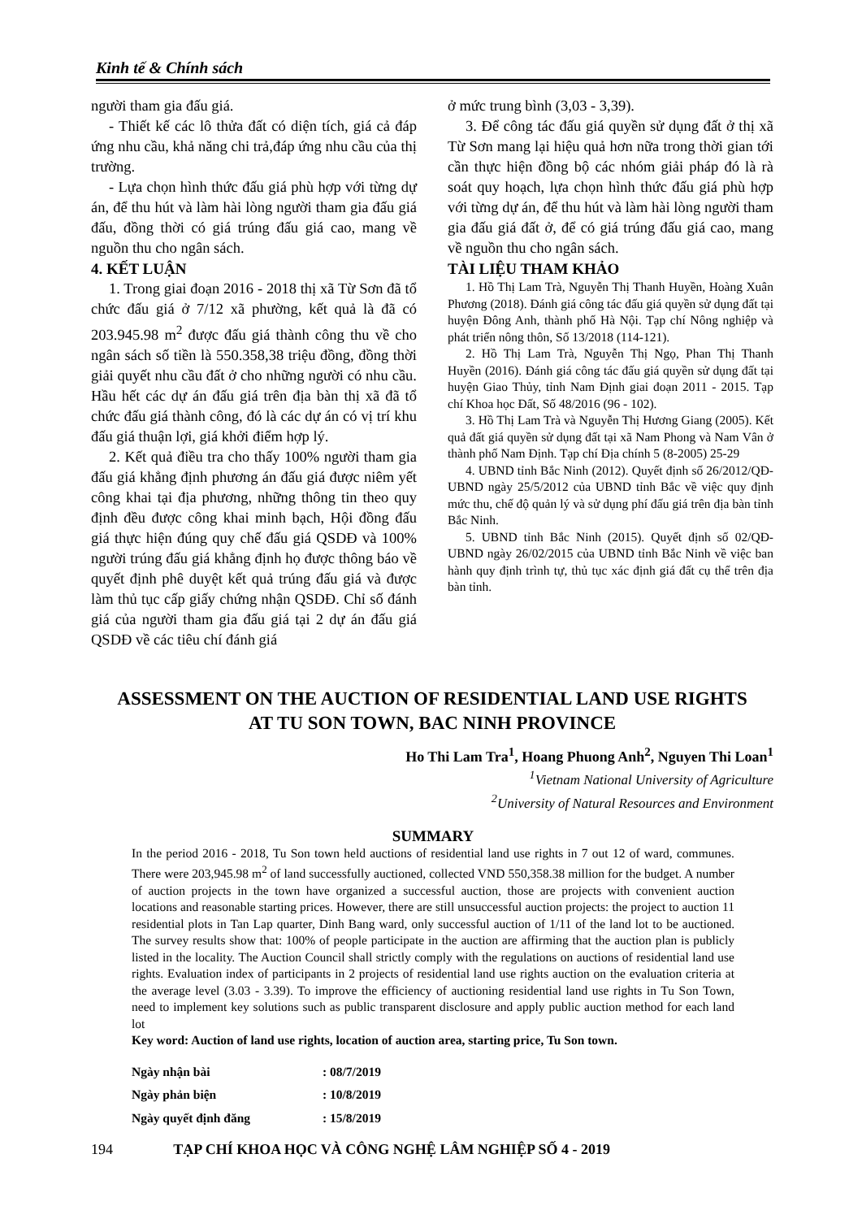Kinh tế & Chính sách
người tham gia đấu giá.
- Thiết kế các lô thửa đất có diện tích, giá cả đáp ứng nhu cầu, khả năng chi trả,đáp ứng nhu cầu của thị trường.
- Lựa chọn hình thức đấu giá phù hợp với từng dự án, để thu hút và làm hài lòng người tham gia đấu giá đấu, đồng thời có giá trúng đấu giá cao, mang về nguồn thu cho ngân sách.
4. KẾT LUẬN
1. Trong giai đoạn 2016 - 2018 thị xã Từ Sơn đã tổ chức đấu giá ở 7/12 xã phường, kết quả là đã có 203.945.98 m<sup>2</sup> được đấu giá thành công thu về cho ngân sách số tiền là 550.358,38 triệu đồng, đồng thời giải quyết nhu cầu đất ở cho những người có nhu cầu. Hầu hết các dự án đấu giá trên địa bàn thị xã đã tổ chức đấu giá thành công, đó là các dự án có vị trí khu đấu giá thuận lợi, giá khởi điểm hợp lý.
2. Kết quả điều tra cho thấy 100% người tham gia đấu giá khẳng định phương án đấu giá được niêm yết công khai tại địa phương, những thông tin theo quy định đều được công khai minh bạch, Hội đồng đấu giá thực hiện đúng quy chế đấu giá QSDĐ và 100% người trúng đấu giá khẳng định họ được thông báo về quyết định phê duyệt kết quả trúng đấu giá và được làm thủ tục cấp giấy chứng nhận QSDĐ. Chỉ số đánh giá của người tham gia đấu giá tại 2 dự án đấu giá QSDĐ về các tiêu chí đánh giá
ở mức trung bình (3,03 - 3,39).
3. Để công tác đấu giá quyền sử dụng đất ở thị xã Từ Sơn mang lại hiệu quả hơn nữa trong thời gian tới cần thực hiện đồng bộ các nhóm giải pháp đó là rà soát quy hoạch, lựa chọn hình thức đấu giá phù hợp với từng dự án, để thu hút và làm hài lòng người tham gia đấu giá đất ở, để có giá trúng đấu giá cao, mang về nguồn thu cho ngân sách.
TÀI LIỆU THAM KHẢO
1. Hồ Thị Lam Trà, Nguyễn Thị Thanh Huyền, Hoàng Xuân Phương (2018). Đánh giá công tác đấu giá quyền sử dụng đất tại huyện Đông Anh, thành phố Hà Nội. Tạp chí Nông nghiệp và phát triển nông thôn, Số 13/2018 (114-121).
2. Hồ Thị Lam Trà, Nguyễn Thị Ngọ, Phan Thị Thanh Huyền (2016). Đánh giá công tác đấu giá quyền sử dụng đất tại huyện Giao Thủy, tỉnh Nam Định giai đoạn 2011 - 2015. Tạp chí Khoa học Đất, Số 48/2016 (96 - 102).
3. Hồ Thị Lam Trà và Nguyễn Thị Hương Giang (2005). Kết quả đất giá quyền sử dụng đất tại xã Nam Phong và Nam Vân ở thành phố Nam Định. Tạp chí Địa chính 5 (8-2005) 25-29
4. UBND tỉnh Bắc Ninh (2012). Quyết định số 26/2012/QĐ-UBND ngày 25/5/2012 của UBND tỉnh Bắc về việc quy định mức thu, chế độ quản lý và sử dụng phí đấu giá trên địa bàn tỉnh Bắc Ninh.
5. UBND tỉnh Bắc Ninh (2015). Quyết định số 02/QĐ-UBND ngày 26/02/2015 của UBND tỉnh Bắc Ninh về việc ban hành quy định trình tự, thủ tục xác định giá đất cụ thể trên địa bàn tỉnh.
ASSESSMENT ON THE AUCTION OF RESIDENTIAL LAND USE RIGHTS
AT TU SON TOWN, BAC NINH PROVINCE
Ho Thi Lam Tra<sup>1</sup>, Hoang Phuong Anh<sup>2</sup>, Nguyen Thi Loan<sup>1</sup>
<sup>1</sup> Vietnam National University of Agriculture
<sup>2</sup> University of Natural Resources and Environment
SUMMARY
In the period 2016 - 2018, Tu Son town held auctions of residential land use rights in 7 out 12 of ward, communes. There were 203,945.98 m<sup>2</sup> of land successfully auctioned, collected VND 550,358.38 million for the budget. A number of auction projects in the town have organized a successful auction, those are projects with convenient auction locations and reasonable starting prices. However, there are still unsuccessful auction projects: the project to auction 11 residential plots in Tan Lap quarter, Dinh Bang ward, only successful auction of 1/11 of the land lot to be auctioned. The survey results show that: 100% of people participate in the auction are affirming that the auction plan is publicly listed in the locality. The Auction Council shall strictly comply with the regulations on auctions of residential land use rights. Evaluation index of participants in 2 projects of residential land use rights auction on the evaluation criteria at the average level (3.03 - 3.39). To improve the efficiency of auctioning residential land use rights in Tu Son Town, need to implement key solutions such as public transparent disclosure and apply public auction method for each land lot
Key word: Auction of land use rights, location of auction area, starting price, Tu Son town.
| Ngày nhận bài | : 08/7/2019 |
| Ngày phản biện | : 10/8/2019 |
| Ngày quyết định đăng | : 15/8/2019 |
194 TẠP CHÍ KHOA HỌC VÀ CÔNG NGHỆ LÂM NGHIỆP SỐ 4 - 2019